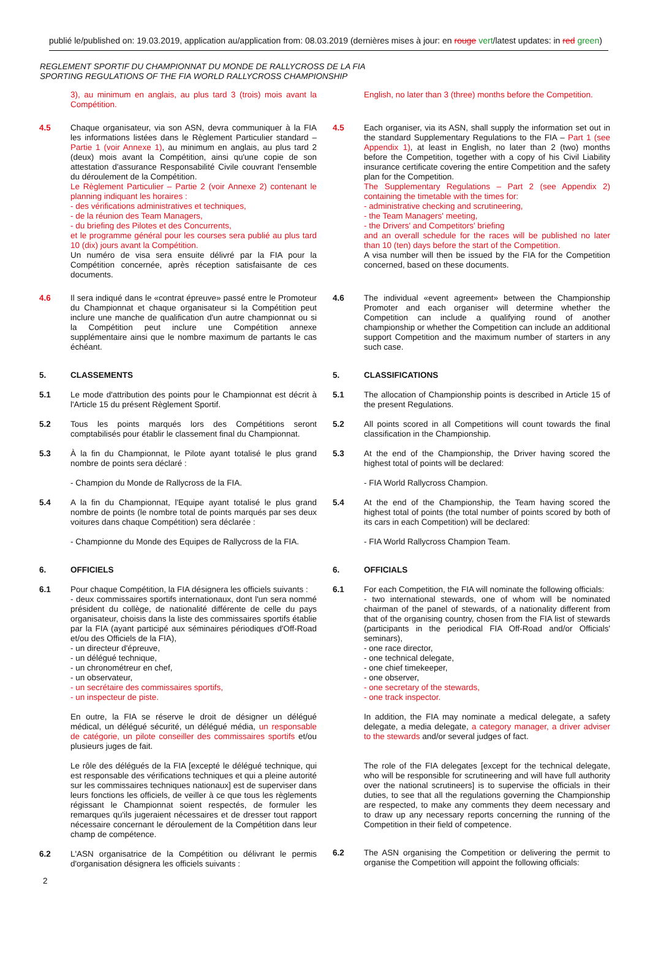publié le/published on: 19.03.2019, application au/application from: 08.03.2019 (dernières mises à jour: en rouge vert/latest updates: in red green)
REGLEMENT SPORTIF DU CHAMPIONNAT DU MONDE DE RALLYCROSS DE LA FIA
SPORTING REGULATIONS OF THE FIA WORLD RALLYCROSS CHAMPIONSHIP
3), au minimum en anglais, au plus tard 3 (trois) mois avant la Compétition.
4.5 Chaque organisateur, via son ASN, devra communiquer à la FIA les informations listées dans le Règlement Particulier standard – Partie 1 (voir Annexe 1), au minimum en anglais, au plus tard 2 (deux) mois avant la Compétition, ainsi qu'une copie de son attestation d'assurance Responsabilité Civile couvrant l'ensemble du déroulement de la Compétition.
Le Règlement Particulier – Partie 2 (voir Annexe 2) contenant le planning indiquant les horaires :
- des vérifications administratives et techniques,
- de la réunion des Team Managers,
- du briefing des Pilotes et des Concurrents,
et le programme général pour les courses sera publié au plus tard 10 (dix) jours avant la Compétition.
Un numéro de visa sera ensuite délivré par la FIA pour la Compétition concernée, après réception satisfaisante de ces documents.
4.6 Il sera indiqué dans le «contrat épreuve» passé entre le Promoteur du Championnat et chaque organisateur si la Compétition peut inclure une manche de qualification d'un autre championnat ou si la Compétition peut inclure une Compétition annexe supplémentaire ainsi que le nombre maximum de partants le cas échéant.
5. CLASSEMENTS
5.1 Le mode d'attribution des points pour le Championnat est décrit à l'Article 15 du présent Règlement Sportif.
5.2 Tous les points marqués lors des Compétitions seront comptabilisés pour établir le classement final du Championnat.
5.3 À la fin du Championnat, le Pilote ayant totalisé le plus grand nombre de points sera déclaré :
- Champion du Monde de Rallycross de la FIA.
5.4 A la fin du Championnat, l'Equipe ayant totalisé le plus grand nombre de points (le nombre total de points marqués par ses deux voitures dans chaque Compétition) sera déclarée :
- Championne du Monde des Equipes de Rallycross de la FIA.
6. OFFICIELS
6.1 Pour chaque Compétition, la FIA désignera les officiels suivants :
- deux commissaires sportifs internationaux, dont l'un sera nommé président du collège, de nationalité différente de celle du pays organisateur, choisis dans la liste des commissaires sportifs établie par la FIA (ayant participé aux séminaires périodiques d'Off-Road et/ou des Officiels de la FIA),
- un directeur d'épreuve,
- un délégué technique,
- un chronométreur en chef,
- un observateur,
- un secrétaire des commissaires sportifs,
- un inspecteur de piste.
En outre, la FIA se réserve le droit de désigner un délégué médical, un délégué sécurité, un délégué média, un responsable de catégorie, un pilote conseiller des commissaires sportifs et/ou plusieurs juges de fait.
Le rôle des délégués de la FIA [excepté le délégué technique, qui est responsable des vérifications techniques et qui a pleine autorité sur les commissaires techniques nationaux] est de superviser dans leurs fonctions les officiels, de veiller à ce que tous les règlements régissant le Championnat soient respectés, de formuler les remarques qu'ils jugeraient nécessaires et de dresser tout rapport nécessaire concernant le déroulement de la Compétition dans leur champ de compétence.
6.2 L'ASN organisatrice de la Compétition ou délivrant le permis d'organisation désignera les officiels suivants :
English, no later than 3 (three) months before the Competition.
4.5 Each organiser, via its ASN, shall supply the information set out in the standard Supplementary Regulations to the FIA – Part 1 (see Appendix 1), at least in English, no later than 2 (two) months before the Competition, together with a copy of his Civil Liability insurance certificate covering the entire Competition and the safety plan for the Competition.
The Supplementary Regulations – Part 2 (see Appendix 2) containing the timetable with the times for:
- administrative checking and scrutineering,
- the Team Managers' meeting,
- the Drivers' and Competitors' briefing
and an overall schedule for the races will be published no later than 10 (ten) days before the start of the Competition.
A visa number will then be issued by the FIA for the Competition concerned, based on these documents.
4.6 The individual «event agreement» between the Championship Promoter and each organiser will determine whether the Competition can include a qualifying round of another championship or whether the Competition can include an additional support Competition and the maximum number of starters in any such case.
5. CLASSIFICATIONS
5.1 The allocation of Championship points is described in Article 15 of the present Regulations.
5.2 All points scored in all Competitions will count towards the final classification in the Championship.
5.3 At the end of the Championship, the Driver having scored the highest total of points will be declared:
- FIA World Rallycross Champion.
5.4 At the end of the Championship, the Team having scored the highest total of points (the total number of points scored by both of its cars in each Competition) will be declared:
- FIA World Rallycross Champion Team.
6. OFFICIALS
6.1 For each Competition, the FIA will nominate the following officials:
- two international stewards, one of whom will be nominated chairman of the panel of stewards, of a nationality different from that of the organising country, chosen from the FIA list of stewards (participants in the periodical FIA Off-Road and/or Officials' seminars),
- one race director,
- one technical delegate,
- one chief timekeeper,
- one observer,
- one secretary of the stewards,
- one track inspector.
In addition, the FIA may nominate a medical delegate, a safety delegate, a media delegate, a category manager, a driver adviser to the stewards and/or several judges of fact.
The role of the FIA delegates [except for the technical delegate, who will be responsible for scrutineering and will have full authority over the national scrutineers] is to supervise the officials in their duties, to see that all the regulations governing the Championship are respected, to make any comments they deem necessary and to draw up any necessary reports concerning the running of the Competition in their field of competence.
6.2 The ASN organising the Competition or delivering the permit to organise the Competition will appoint the following officials:
2